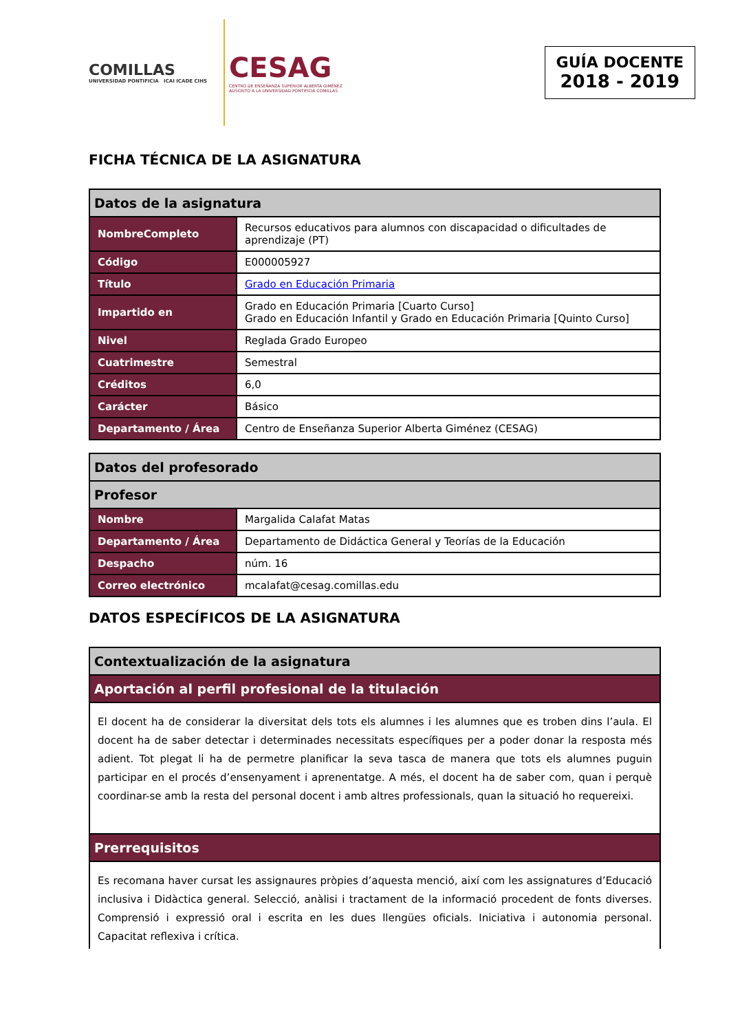COMILLAS
UNIVERSIDAD PONTIFICIA ICAI ICADE CIHS
CESAG
CENTRO DE ENSEÑANZA SUPERIOR ALBERTA GIMÉNEZ
ADSCRITO A LA UNIVERSIDAD PONTIFICIA COMILLAS
GUÍA DOCENTE
2018 - 2019
FICHA TÉCNICA DE LA ASIGNATURA
| Datos de la asignatura | |
| --- | --- |
| NombreCompleto | Recursos educativos para alumnos con discapacidad o dificultades de aprendizaje (PT) |
| Código | E000005927 |
| Título | Grado en Educación Primaria |
| Impartido en | Grado en Educación Primaria [Cuarto Curso] Grado en Educación Infantil y Grado en Educación Primaria [Quinto Curso] |
| Nivel | Reglada Grado Europeo |
| Cuatrimestre | Semestral |
| Créditos | 6,0 |
| Carácter | Básico |
| Departamento / Área | Centro de Enseñanza Superior Alberta Giménez (CESAG) |
| Datos del profesorado | |
| --- | --- |
| Profesor | |
| Nombre | Margalida Calafat Matas |
| Departamento / Área | Departamento de Didáctica General y Teorías de la Educación |
| Despacho | núm. 16 |
| Correo electrónico | mcalafat@cesag.comillas.edu |
DATOS ESPECÍFICOS DE LA ASIGNATURA
| Contextualización de la asignatura |
| --- |
| Aportación al perfil profesional de la titulación |
| El docent ha de considerar la diversitat dels tots els alumnes i les alumnes que es troben dins l’aula. El docent ha de saber detectar i determinades necessitats específiques per a poder donar la resposta més adient. Tot plegat li ha de permetre planificar la seva tasca de manera que tots els alumnes puguin participar en el procés d’ensenyament i aprenentatge. A més, el docent ha de saber com, quan i perquè coordinar-se amb la resta del personal docent i amb altres professionals, quan la situació ho requereixi. |
| Prerrequisitos |
| Es recomana haver cursat les assignaures pròpies d’aquesta menció, així com les assignatures d’Educació inclusiva i Didàctica general. Selecció, anàlisi i tractament de la informació procedent de fonts diverses. Comprensió i expressió oral i escrita en les dues llengües oficials. Iniciativa i autonomia personal. Capacitat reflexiva i crítica. |